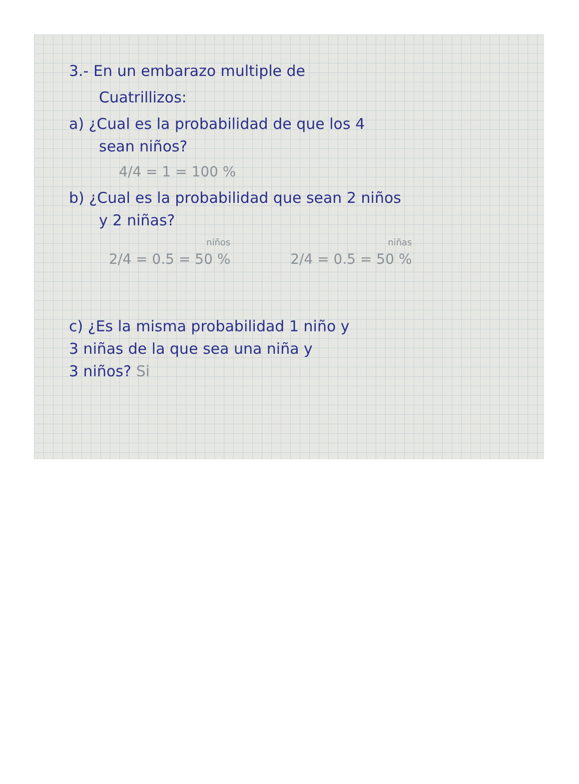3.- En un embarazo multiple de
Cuatrillizos:
a) ¿Cual es la probabilidad de que los 4
sean niños?
4/4 = 1 = 100 %
b) ¿Cual es la probabilidad que sean 2 niños
y 2 niñas?
niños
2/4 = 0.5 = 50 %
niñas
2/4 = 0.5 = 50 %
c) ¿Es la misma probabilidad 1 niño y
3 niñas de la que sea una niña y
3 niños? Si